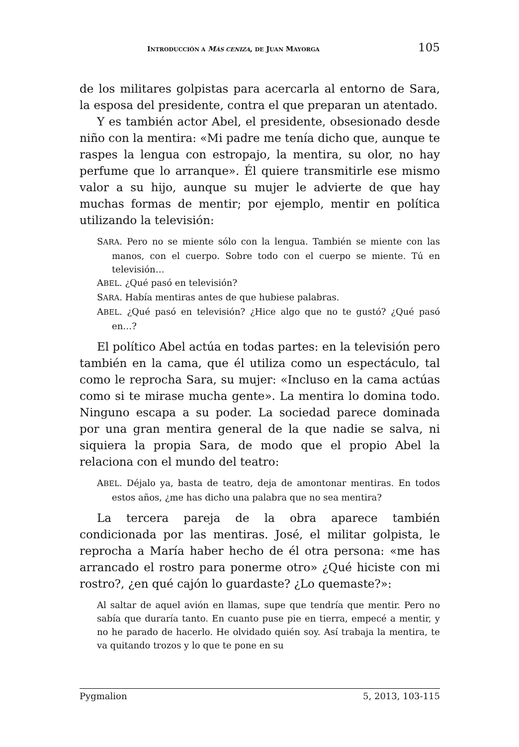INTRODUCCIÓN A MÁS CENIZA, DE JUAN MAYORGA 105
de los militares golpistas para acercarla al entorno de Sara, la esposa del presidente, contra el que preparan un atentado.
Y es también actor Abel, el presidente, obsesionado desde niño con la mentira: «Mi padre me tenía dicho que, aunque te raspes la lengua con estropajo, la mentira, su olor, no hay perfume que lo arranque». Él quiere transmitirle ese mismo valor a su hijo, aunque su mujer le advierte de que hay muchas formas de mentir; por ejemplo, mentir en política utilizando la televisión:
SARA. Pero no se miente sólo con la lengua. También se miente con las manos, con el cuerpo. Sobre todo con el cuerpo se miente. Tú en televisión…
ABEL. ¿Qué pasó en televisión?
SARA. Había mentiras antes de que hubiese palabras.
ABEL. ¿Qué pasó en televisión? ¿Hice algo que no te gustó? ¿Qué pasó en…?
El político Abel actúa en todas partes: en la televisión pero también en la cama, que él utiliza como un espectáculo, tal como le reprocha Sara, su mujer: «Incluso en la cama actúas como si te mirase mucha gente». La mentira lo domina todo. Ninguno escapa a su poder. La sociedad parece dominada por una gran mentira general de la que nadie se salva, ni siquiera la propia Sara, de modo que el propio Abel la relaciona con el mundo del teatro:
ABEL. Déjalo ya, basta de teatro, deja de amontonar mentiras. En todos estos años, ¿me has dicho una palabra que no sea mentira?
La tercera pareja de la obra aparece también condicionada por las mentiras. José, el militar golpista, le reprocha a María haber hecho de él otra persona: «me has arrancado el rostro para ponerme otro» ¿Qué hiciste con mi rostro?, ¿en qué cajón lo guardaste? ¿Lo quemaste?»:
Al saltar de aquel avión en llamas, supe que tendría que mentir. Pero no sabía que duraría tanto. En cuanto puse pie en tierra, empecé a mentir, y no he parado de hacerlo. He olvidado quién soy. Así trabaja la mentira, te va quitando trozos y lo que te pone en su
Pygmalion 5, 2013, 103-115